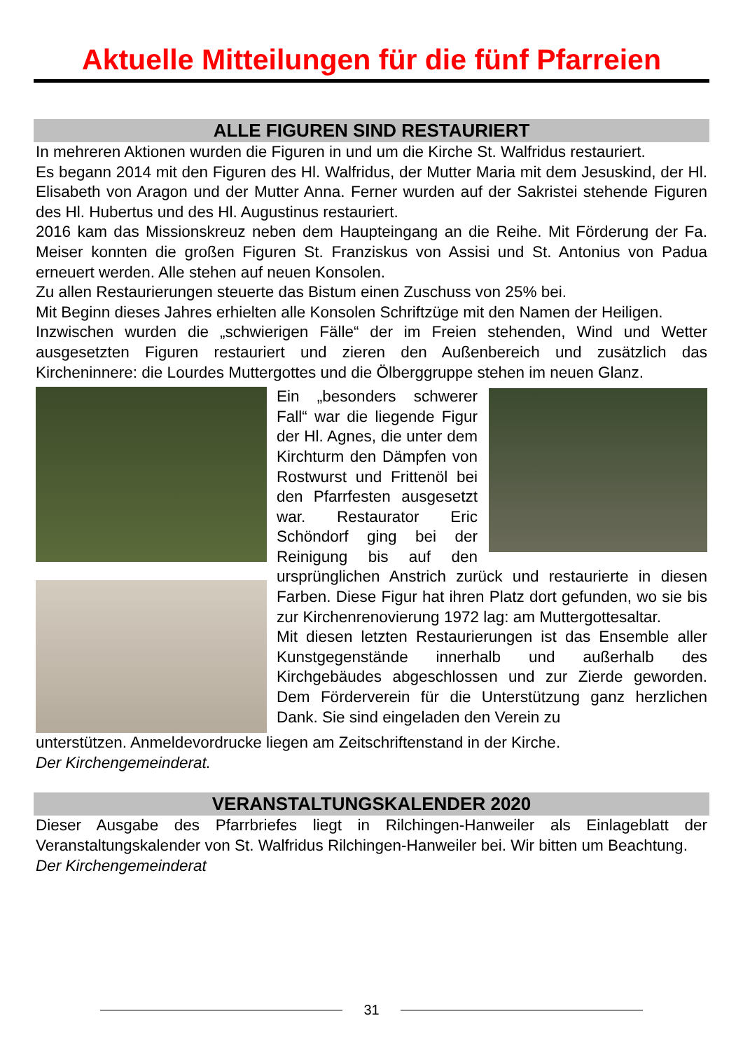Aktuelle Mitteilungen für die fünf Pfarreien
ALLE FIGUREN SIND RESTAURIERT
In mehreren Aktionen wurden die Figuren in und um die Kirche St. Walfridus restauriert.
Es begann 2014 mit den Figuren des Hl. Walfridus, der Mutter Maria mit dem Jesuskind, der Hl. Elisabeth von Aragon und der Mutter Anna. Ferner wurden auf der Sakristei stehende Figuren des Hl. Hubertus und des Hl. Augustinus restauriert.
2016 kam das Missionskreuz neben dem Haupteingang an die Reihe. Mit Förderung der Fa. Meiser konnten die großen Figuren St. Franziskus von Assisi und St. Antonius von Padua erneuert werden. Alle stehen auf neuen Konsolen.
Zu allen Restaurierungen steuerte das Bistum einen Zuschuss von 25% bei.
Mit Beginn dieses Jahres erhielten alle Konsolen Schriftzüge mit den Namen der Heiligen.
Inzwischen wurden die „schwierigen Fälle“ der im Freien stehenden, Wind und Wetter ausgesetzten Figuren restauriert und zieren den Außenbereich und zusätzlich das Kircheninnere: die Lourdes Muttergottes und die Ölberggruppe stehen im neuen Glanz.
Ein „besonders schwerer Fall“ war die liegende Figur der Hl. Agnes, die unter dem Kirchturm den Dämpfen von Rostwurst und Frittenöl bei den Pfarrfesten ausgesetzt war. Restaurator Eric Schöndorf ging bei der Reinigung bis auf den ursprünglichen Anstrich zurück und restaurierte in diesen Farben. Diese Figur hat ihren Platz dort gefunden, wo sie bis zur Kirchenrenovierung 1972 lag: am Muttergottesaltar.
Mit diesen letzten Restaurierungen ist das Ensemble aller Kunstgegenstände innerhalb und außerhalb des Kirchgebäudes abgeschlossen und zur Zierde geworden. Dem Förderverein für die Unterstützung ganz herzlichen Dank. Sie sind eingeladen den Verein zu
unterstützen. Anmeldevordrucke liegen am Zeitschriftenstand in der Kirche.
Der Kirchengemeinderat.
VERANSTALTUNGSKALENDER 2020
Dieser Ausgabe des Pfarrbriefes liegt in Rilchingen-Hanweiler als Einlageblatt der Veranstaltungskalender von St. Walfridus Rilchingen-Hanweiler bei. Wir bitten um Beachtung.
Der Kirchengemeinderat
31